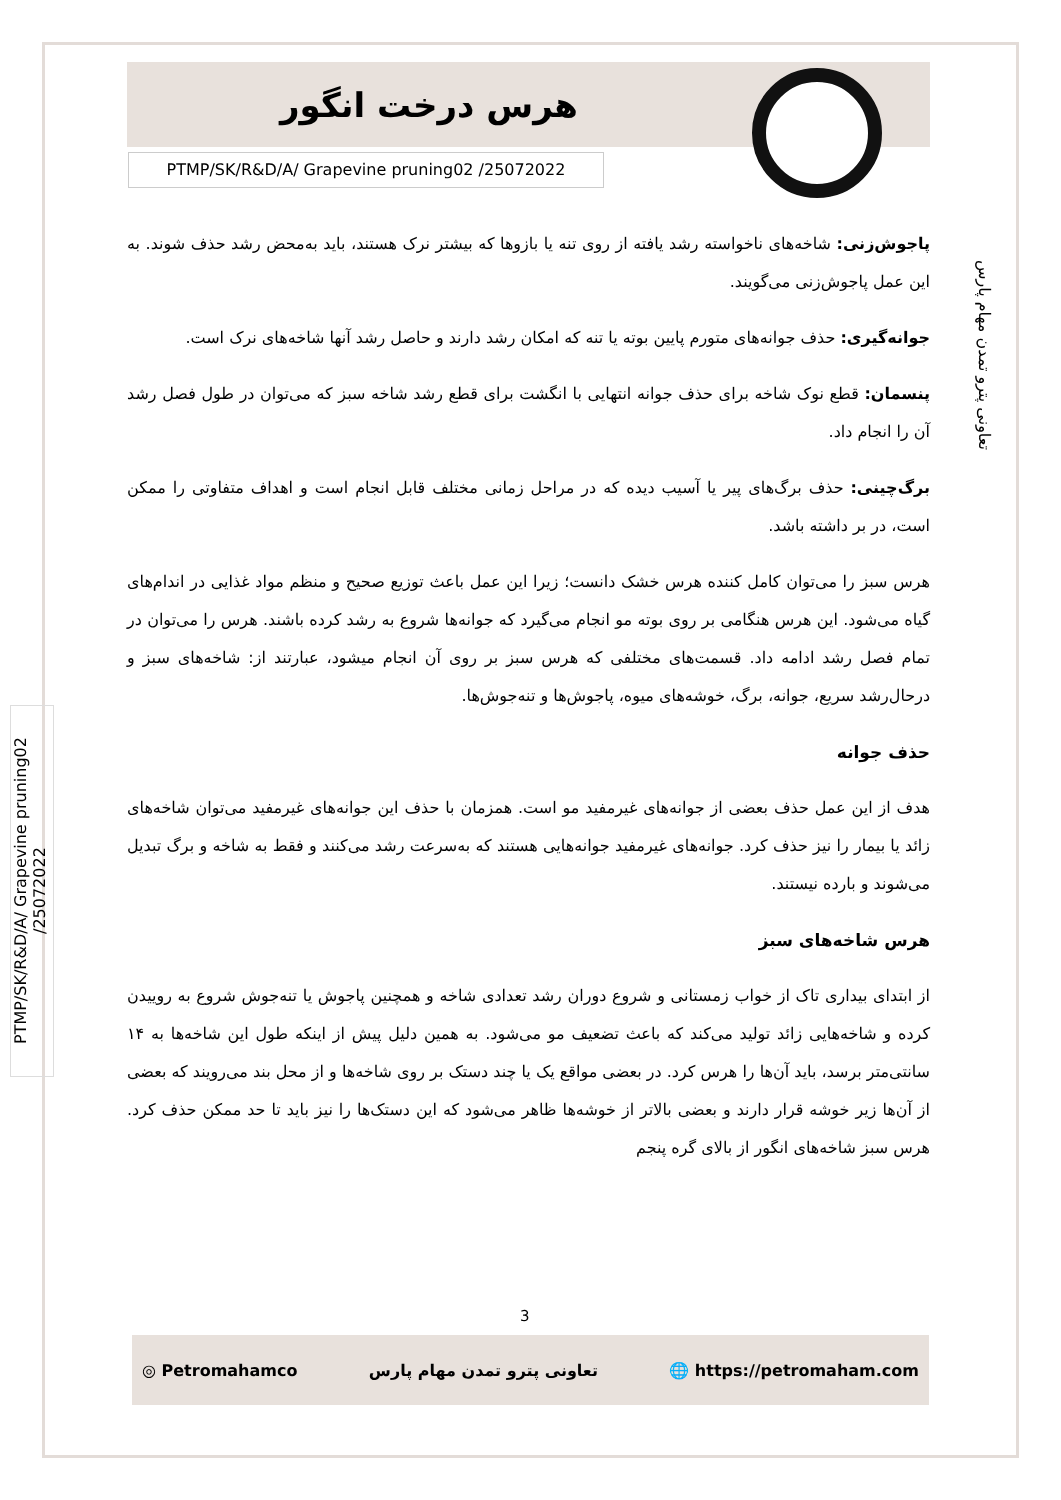هرس درخت انگور
PTMP/SK/R&D/A/ Grapevine pruning02 /25072022
تعاونی پترو تمدن مهام پارس
PTMP/SK/R&D/A/ Grapevine pruning02 /25072022
پاجوش‌زنی: شاخه‌های ناخواسته رشد یافته از روی تنه یا بازوها که بیشتر نرک هستند، باید به‌محض رشد حذف شوند. به این عمل پاجوش‌زنی می‌گویند.
جوانه‌گیری: حذف جوانه‌های متورم پایین بوته یا تنه که امکان رشد دارند و حاصل رشد آنها شاخه‌های نرک است.
پنسمان: قطع نوک شاخه برای حذف جوانه انتهایی با انگشت برای قطع رشد شاخه سبز که می‌توان در طول فصل رشد آن را انجام داد.
برگ‌چینی: حذف برگ‌های پیر یا آسیب دیده که در مراحل زمانی مختلف قابل انجام است و اهداف متفاوتی را ممکن است، در بر داشته باشد.
هرس سبز را می‌توان کامل کننده هرس خشک دانست؛ زیرا این عمل باعث توزیع صحیح و منظم مواد غذایی در اندام‌های گیاه می‌شود. این هرس هنگامی بر روی بوته مو انجام می‌گیرد که جوانه‌ها شروع به رشد کرده باشند. هرس را می‌توان در تمام فصل رشد ادامه داد. قسمت‌های مختلفی که هرس سبز بر روی آن انجام میشود، عبارتند از: شاخه‌های سبز و درحال‌رشد سریع، جوانه، برگ، خوشه‌های میوه، پاجوش‌ها و تنه‌جوش‌ها.
حذف جوانه
هدف از این عمل حذف بعضی از جوانه‌های غیرمفید مو است. همزمان با حذف این جوانه‌های غیرمفید می‌توان شاخه‌های زائد یا بیمار را نیز حذف کرد. جوانه‌های غیرمفید جوانه‌هایی هستند که به‌سرعت رشد می‌کنند و فقط به شاخه و برگ تبدیل می‌شوند و بارده نیستند.
هرس شاخه‌های سبز
از ابتدای بیداری تاک از خواب زمستانی و شروع دوران رشد تعدادی شاخه و همچنین پاجوش یا تنه‌جوش شروع به روییدن کرده و شاخه‌هایی زائد تولید می‌کند که باعث تضعیف مو می‌شود. به همین دلیل پیش از اینکه طول این شاخه‌ها به ۱۴ سانتی‌متر برسد، باید آن‌ها را هرس کرد. در بعضی مواقع یک یا چند دستک بر روی شاخه‌ها و از محل بند می‌رویند که بعضی از آن‌ها زیر خوشه قرار دارند و بعضی بالاتر از خوشه‌ها ظاهر می‌شود که این دستک‌ها را نیز باید تا حد ممکن حذف کرد. هرس سبز شاخه‌های انگور از بالای گره پنجم
3
◎ Petromahamco تعاونی پترو تمدن مهام پارس 🌐 https://petromaham.com